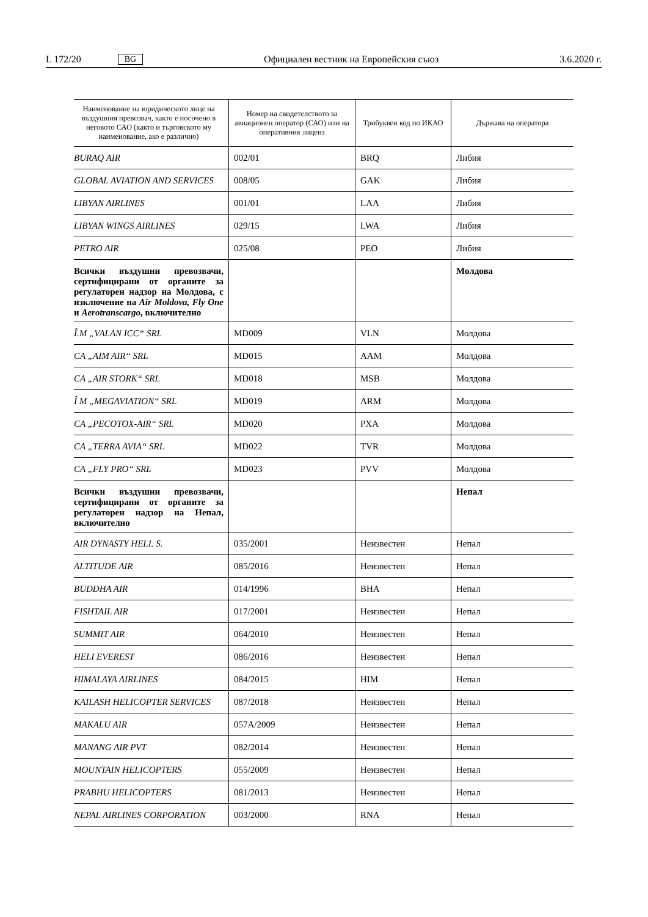L 172/20 BG Официален вестник на Европейския съюз 3.6.2020 г.
| Наименование на юридическото лице на въздушния превозвач, както е посочено в неговото САО (както и търговското му наименование, ако е различно) | Номер на свидетелството за авиационен оператор (САО) или на оперативния лиценз | Трибуквен код по ИКАО | Държава на оператора |
| --- | --- | --- | --- |
| BURAQ AIR | 002/01 | BRQ | Либия |
| GLOBAL AVIATION AND SERVICES | 008/05 | GAK | Либия |
| LIBYAN AIRLINES | 001/01 | LAA | Либия |
| LIBYAN WINGS AIRLINES | 029/15 | LWA | Либия |
| PETRO AIR | 025/08 | PEO | Либия |
| Всички въздушни превозвачи, сертифицирани от органите за регулаторен надзор на Молдова, с изключение на Air Moldova, Fly One и Aerotranscargo , включително | | | Молдова |
| Î.M „VALAN ICC“ SRL | MD009 | VLN | Молдова |
| CA „AIM AIR“ SRL | MD015 | AAM | Молдова |
| CA „AIR STORK“ SRL | MD018 | MSB | Молдова |
| Î M „MEGAVIATION“ SRL | MD019 | ARM | Молдова |
| CA „PECOTOX-AIR“ SRL | MD020 | PXA | Молдова |
| CA „TERRA AVIA“ SRL | MD022 | TVR | Молдова |
| CA „FLY PRO“ SRL | MD023 | PVV | Молдова |
| Всички въздушни превозвачи, сертифицирани от органите за регулаторен надзор на Непал, включително | | | Непал |
| AIR DYNASTY HELI. S. | 035/2001 | Неизвестен | Непал |
| ALTITUDE AIR | 085/2016 | Неизвестен | Непал |
| BUDDHA AIR | 014/1996 | BHA | Непал |
| FISHTAIL AIR | 017/2001 | Неизвестен | Непал |
| SUMMIT AIR | 064/2010 | Неизвестен | Непал |
| HELI EVEREST | 086/2016 | Неизвестен | Непал |
| HIMALAYA AIRLINES | 084/2015 | HIM | Непал |
| KAILASH HELICOPTER SERVICES | 087/2018 | Неизвестен | Непал |
| MAKALU AIR | 057A/2009 | Неизвестен | Непал |
| MANANG AIR PVT | 082/2014 | Неизвестен | Непал |
| MOUNTAIN HELICOPTERS | 055/2009 | Неизвестен | Непал |
| PRABHU HELICOPTERS | 081/2013 | Неизвестен | Непал |
| NEPAL AIRLINES CORPORATION | 003/2000 | RNA | Непал |